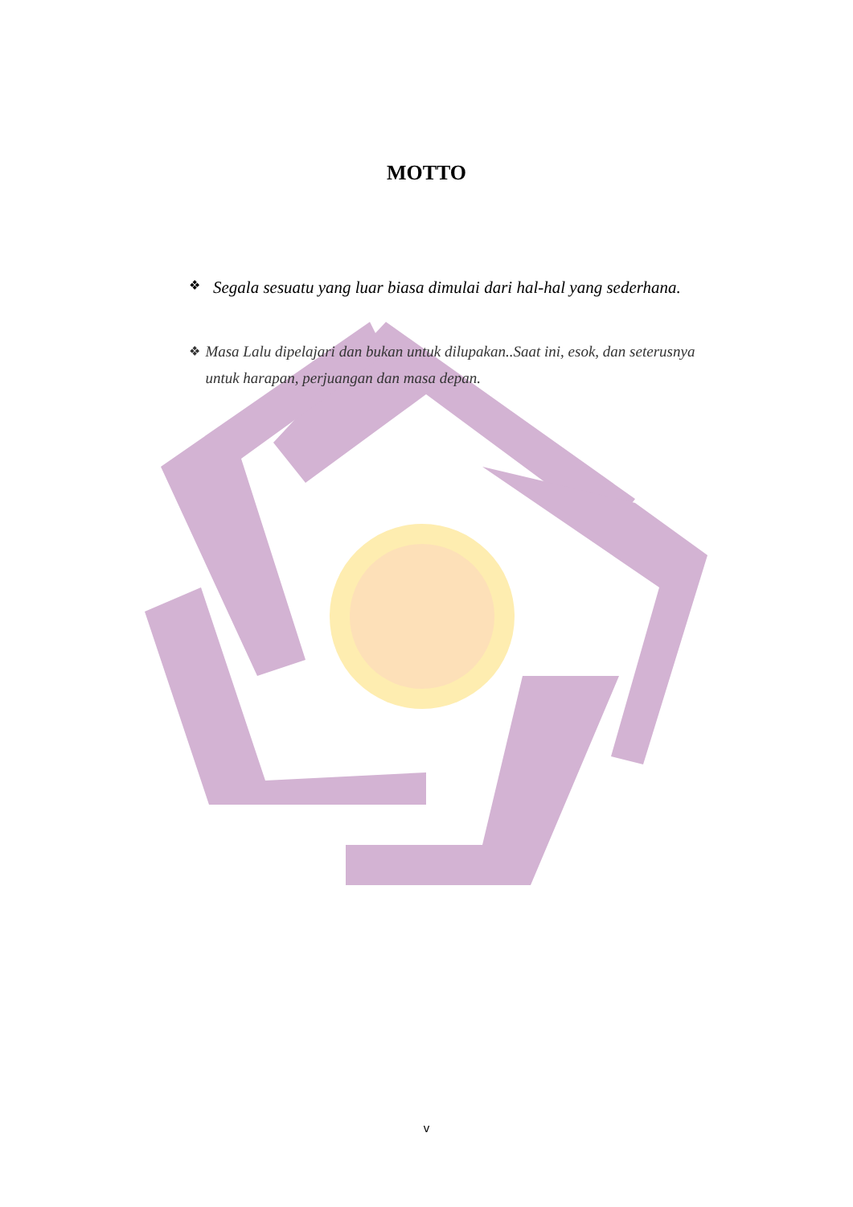MOTTO
❖ Segala sesuatu yang luar biasa dimulai dari hal-hal yang sederhana.
❖ Masa Lalu dipelajari dan bukan untuk dilupakan..Saat ini, esok, dan seterusnya untuk harapan, perjuangan dan masa depan.
v